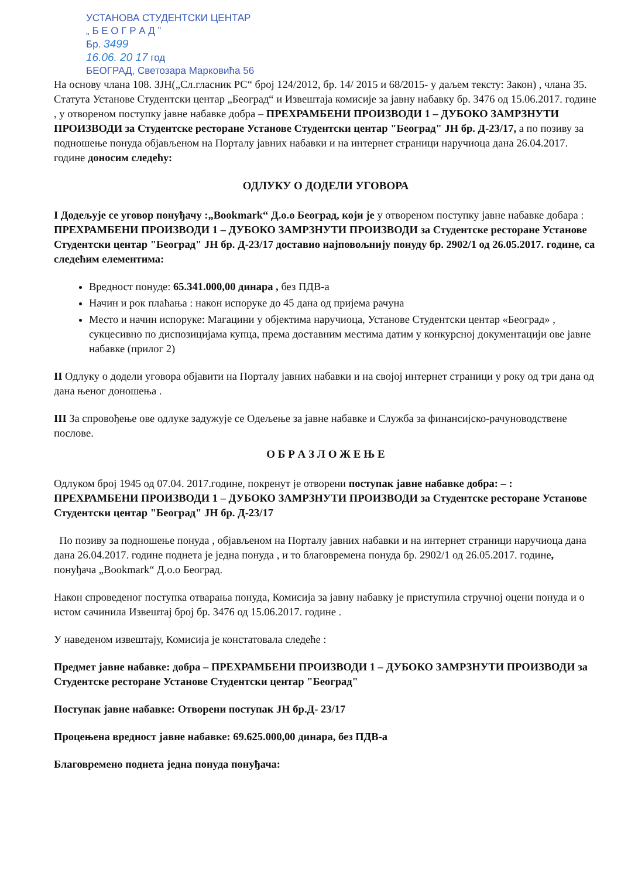УСТАНОВА СТУДЕНТСКИ ЦЕНТАР
„ Б Е О Г Р А Д ”
Бр. 3499
16.06. 20 17 год
БЕОГРАД, Светозара Марковића 56
На основу члана 108. ЗЈН(„Сл.гласник РС“ број 124/2012, бр. 14/ 2015 и 68/2015- у даљем тексту: Закон) , члана 35. Статута Установе Студентски центар „Београд“ и Извештаја комисије за јавну набавку бр. 3476 од 15.06.2017. године , у отвореном поступку јавне набавке добра – ПРЕХРАМБЕНИ ПРОИЗВОДИ 1 – ДУБОКО ЗАМРЗНУТИ ПРОИЗВОДИ за Студентске ресторане Установе Студентски центар "Београд" ЈН бр. Д-23/17, а по позиву за подношење понуда објављеном на Порталу јавних набавки и на интернет страници наручиоца дана 26.04.2017. године доносим следећу:
ОДЛУКУ О ДОДЕЛИ УГОВОРА
I Додељује се уговор понуђачу :„Bookmark“ Д.о.о Београд, који је у отвореном поступку јавне набавке добара : ПРЕХРАМБЕНИ ПРОИЗВОДИ 1 – ДУБОКО ЗАМРЗНУТИ ПРОИЗВОДИ за Студентске ресторане Установе Студентски центар "Београд" ЈН бр. Д-23/17 доставио најповољнију понуду бр. 2902/1 од 26.05.2017. године, са следећим елементима:
Вредност понуде: 65.341.000,00 динара , без ПДВ-а
Начин и рок плаћања : након испоруке до 45 дана од пријема рачуна
Место и начин испоруке: Магацини у објектима наручиоца, Установе Студентски центар «Београд» , сукцесивно по диспозицијама купца, према доставним местима датим у конкурсној документацији ове јавне набавке (прилог 2)
II Одлуку о додели уговора објавити на Порталу јавних набавки и на својој интернет страници у року од три дана од дана њеног доношења .
III За спровођење ове одлуке задужује се Одељење за јавне набавке и Служба за финансијско-рачуноводствене послове.
О Б Р А З Л О Ж Е Њ Е
Одлуком број 1945 од 07.04. 2017.године, покренут је отворени поступак јавне набавке добра: – : ПРЕХРАМБЕНИ ПРОИЗВОДИ 1 – ДУБОКО ЗАМРЗНУТИ ПРОИЗВОДИ за Студентске ресторане Установе Студентски центар "Београд" ЈН бр. Д-23/17
По позиву за подношење понуда , објављеном на Порталу јавних набавки и на интернет страници наручиоца дана дана 26.04.2017. године поднета је једна понуда , и то благовремена понуда бр. 2902/1 од 26.05.2017. године, понуђача „Bookmark“ Д.о.о Београд.
Након спроведеног поступка отварања понуда, Комисија за јавну набавку је приступила стручној оцени понуда и о истом сачинила Извештај број бр. 3476 од 15.06.2017. године .
У наведеном извештају, Комисија је констатовала следеће :
Предмет јавне набавке: добра – ПРЕХРАМБЕНИ ПРОИЗВОДИ 1 – ДУБОКО ЗАМРЗНУТИ ПРОИЗВОДИ за Студентске ресторане Установе Студентски центар "Београд"
Поступак јавне набавке: Отворени поступак ЈН бр.Д- 23/17
Процењена вредност јавне набавке: 69.625.000,00 динара, без ПДВ-а
Благовремено поднета једна понуда понуђача: